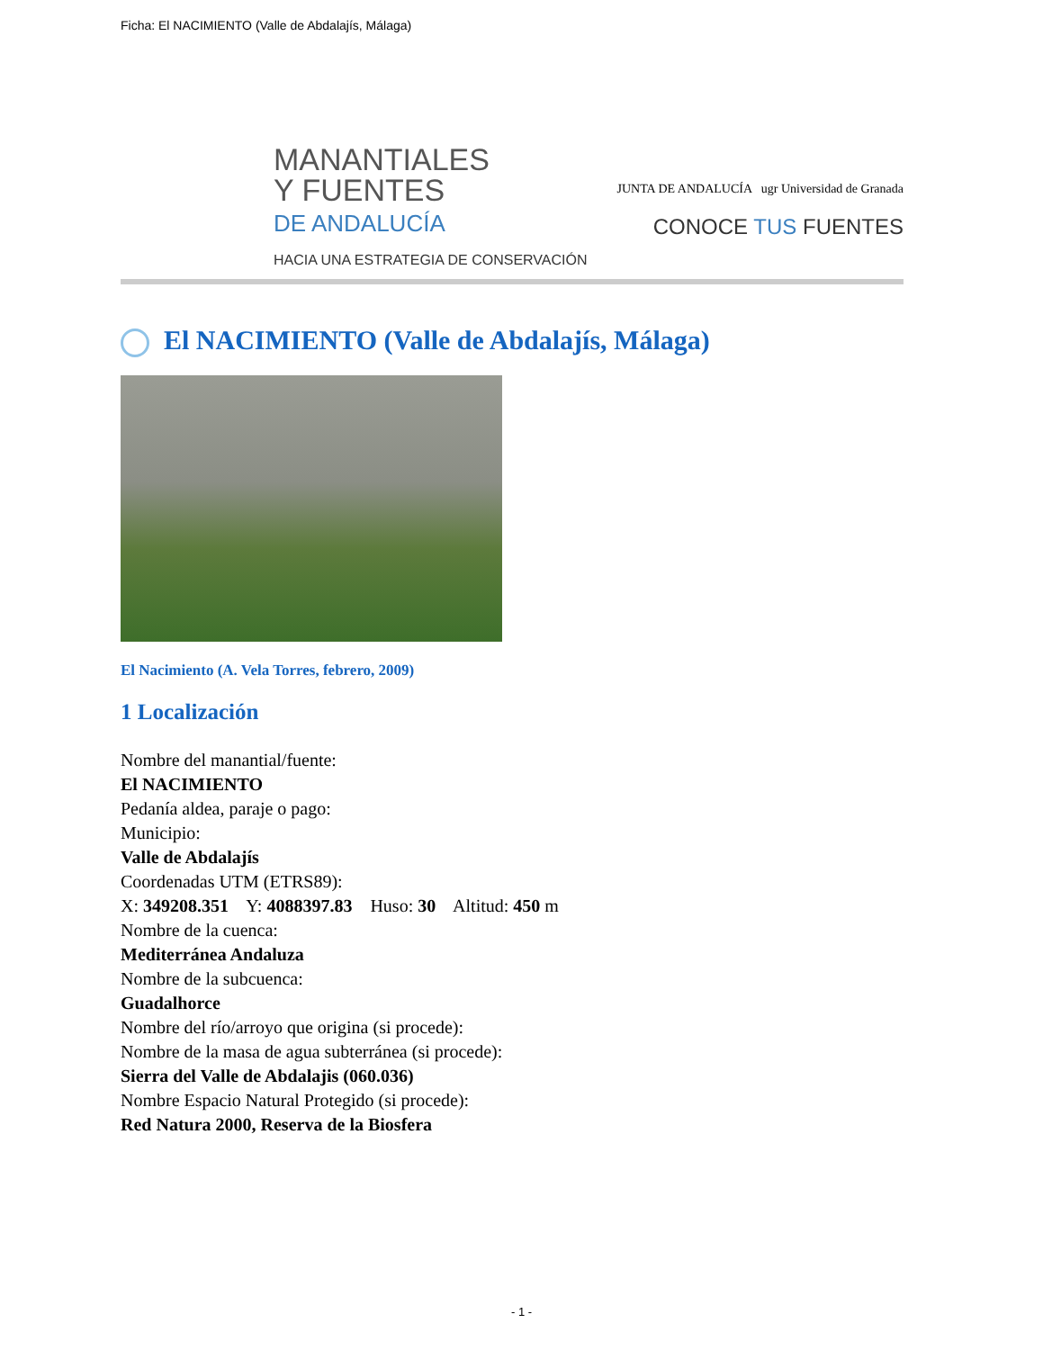Ficha: El NACIMIENTO (Valle de Abdalajís, Málaga)
MANANTIALES
Y FUENTES
DE ANDALUCÍA
HACIA UNA ESTRATEGIA DE CONSERVACIÓN
JUNTA DE ANDALUCÍA ugr Universidad de Granada
CONOCE TUS FUENTES
El NACIMIENTO (Valle de Abdalajís, Málaga)
El Nacimiento (A. Vela Torres, febrero, 2009)
1 Localización
Nombre del manantial/fuente:
El NACIMIENTO
Pedanía aldea, paraje o pago:
Municipio:
Valle de Abdalajís
Coordenadas UTM (ETRS89):
X: 349208.351 Y: 4088397.83 Huso: 30 Altitud: 450 m
Nombre de la cuenca:
Mediterránea Andaluza
Nombre de la subcuenca:
Guadalhorce
Nombre del río/arroyo que origina (si procede):
Nombre de la masa de agua subterránea (si procede):
Sierra del Valle de Abdalajis (060.036)
Nombre Espacio Natural Protegido (si procede):
Red Natura 2000, Reserva de la Biosfera
- 1 -